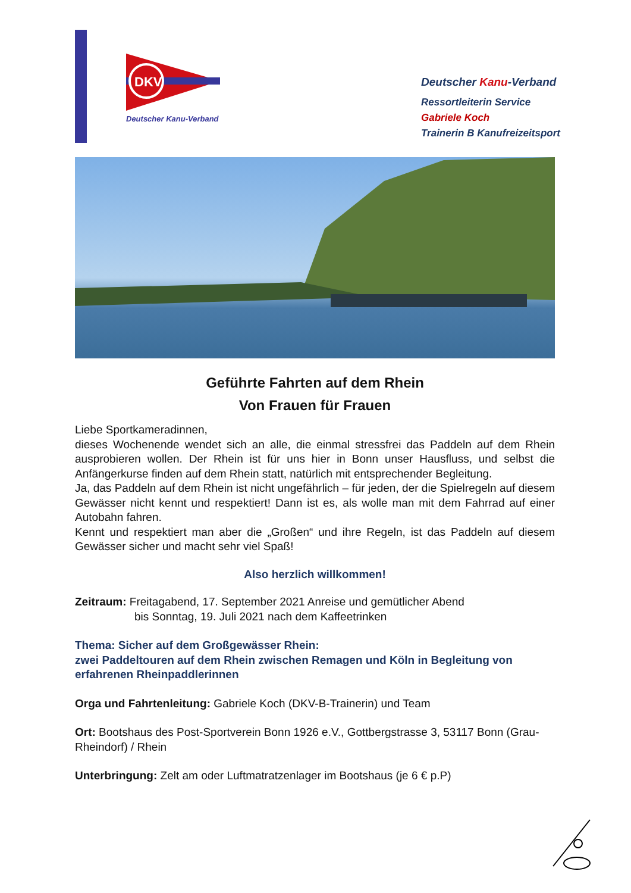DKV
Deutscher Kanu-Verband
Deutscher Kanu-Verband
Ressortleiterin Service
Gabriele Koch
Trainerin B Kanufreizeitsport
Geführte Fahrten auf dem Rhein
Von Frauen für Frauen
Liebe Sportkameradinnen,
dieses Wochenende wendet sich an alle, die einmal stressfrei das Paddeln auf dem Rhein ausprobieren wollen. Der Rhein ist für uns hier in Bonn unser Hausfluss, und selbst die Anfängerkurse finden auf dem Rhein statt, natürlich mit entsprechender Begleitung.
Ja, das Paddeln auf dem Rhein ist nicht ungefährlich – für jeden, der die Spielregeln auf diesem Gewässer nicht kennt und respektiert! Dann ist es, als wolle man mit dem Fahrrad auf einer Autobahn fahren.
Kennt und respektiert man aber die „Großen“ und ihre Regeln, ist das Paddeln auf diesem Gewässer sicher und macht sehr viel Spaß!
Also herzlich willkommen!
Zeitraum: Freitagabend, 17. September 2021 Anreise und gemütlicher Abend
bis Sonntag, 19. Juli 2021 nach dem Kaffeetrinken
Thema: Sicher auf dem Großgewässer Rhein:
zwei Paddeltouren auf dem Rhein zwischen Remagen und Köln in Begleitung von erfahrenen Rheinpaddlerinnen
Orga und Fahrtenleitung: Gabriele Koch (DKV-B-Trainerin) und Team
Ort: Bootshaus des Post-Sportverein Bonn 1926 e.V., Gottbergstrasse 3, 53117 Bonn (Grau-Rheindorf) / Rhein
Unterbringung: Zelt am oder Luftmatratzenlager im Bootshaus (je 6 € p.P)